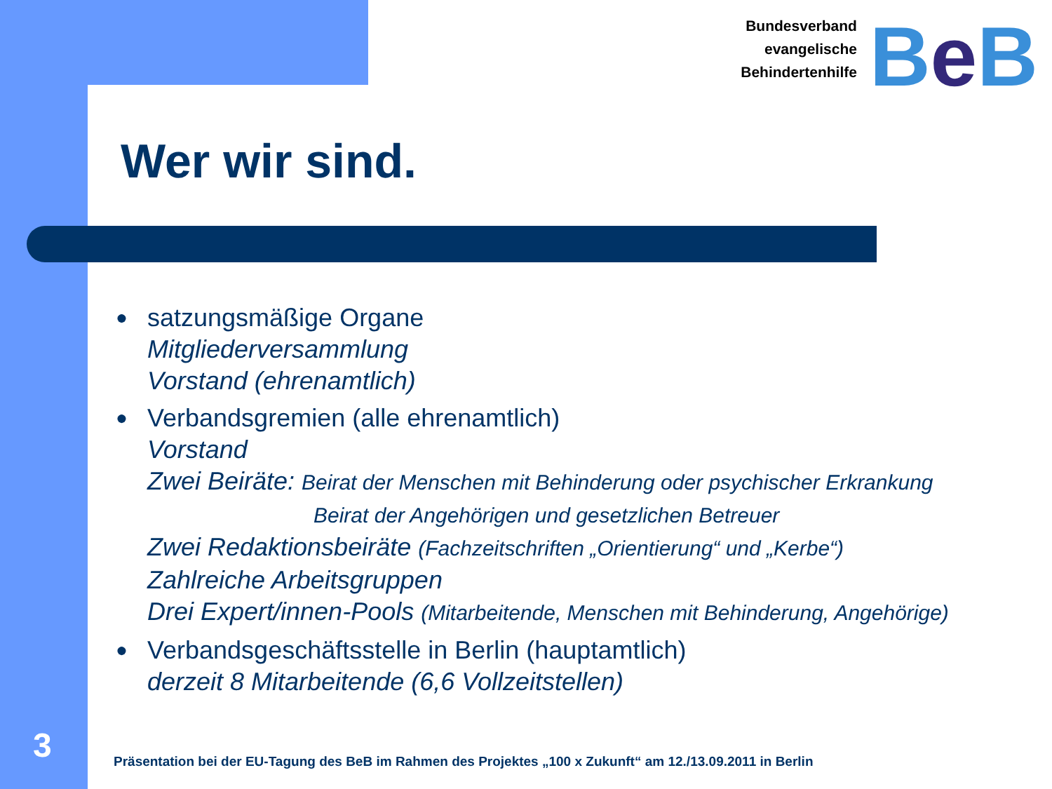Bundesverband
evangelische
Behindertenhilfe
Be B
Wer wir sind.
●
satzungsmäßige Organe
Mitgliederversammlung
Vorstand (ehrenamtlich)
●
Verbandsgremien (alle ehrenamtlich)
Vorstand
Zwei Beiräte: Beirat der Menschen mit Behinderung oder psychischer Erkrankung
Beirat der Angehörigen und gesetzlichen Betreuer
Zwei Redaktionsbeiräte (Fachzeitschriften „Orientierung“ und „Kerbe“)
Zahlreiche Arbeitsgruppen
Drei Expert/innen-Pools (Mitarbeitende, Menschen mit Behinderung, Angehörige)
●
Verbandsgeschäftsstelle in Berlin (hauptamtlich)
derzeit 8 Mitarbeitende (6,6 Vollzeitstellen)
3
Präsentation bei der EU-Tagung des BeB im Rahmen des Projektes „100 x Zukunft“ am 12./13.09.2011 in Berlin